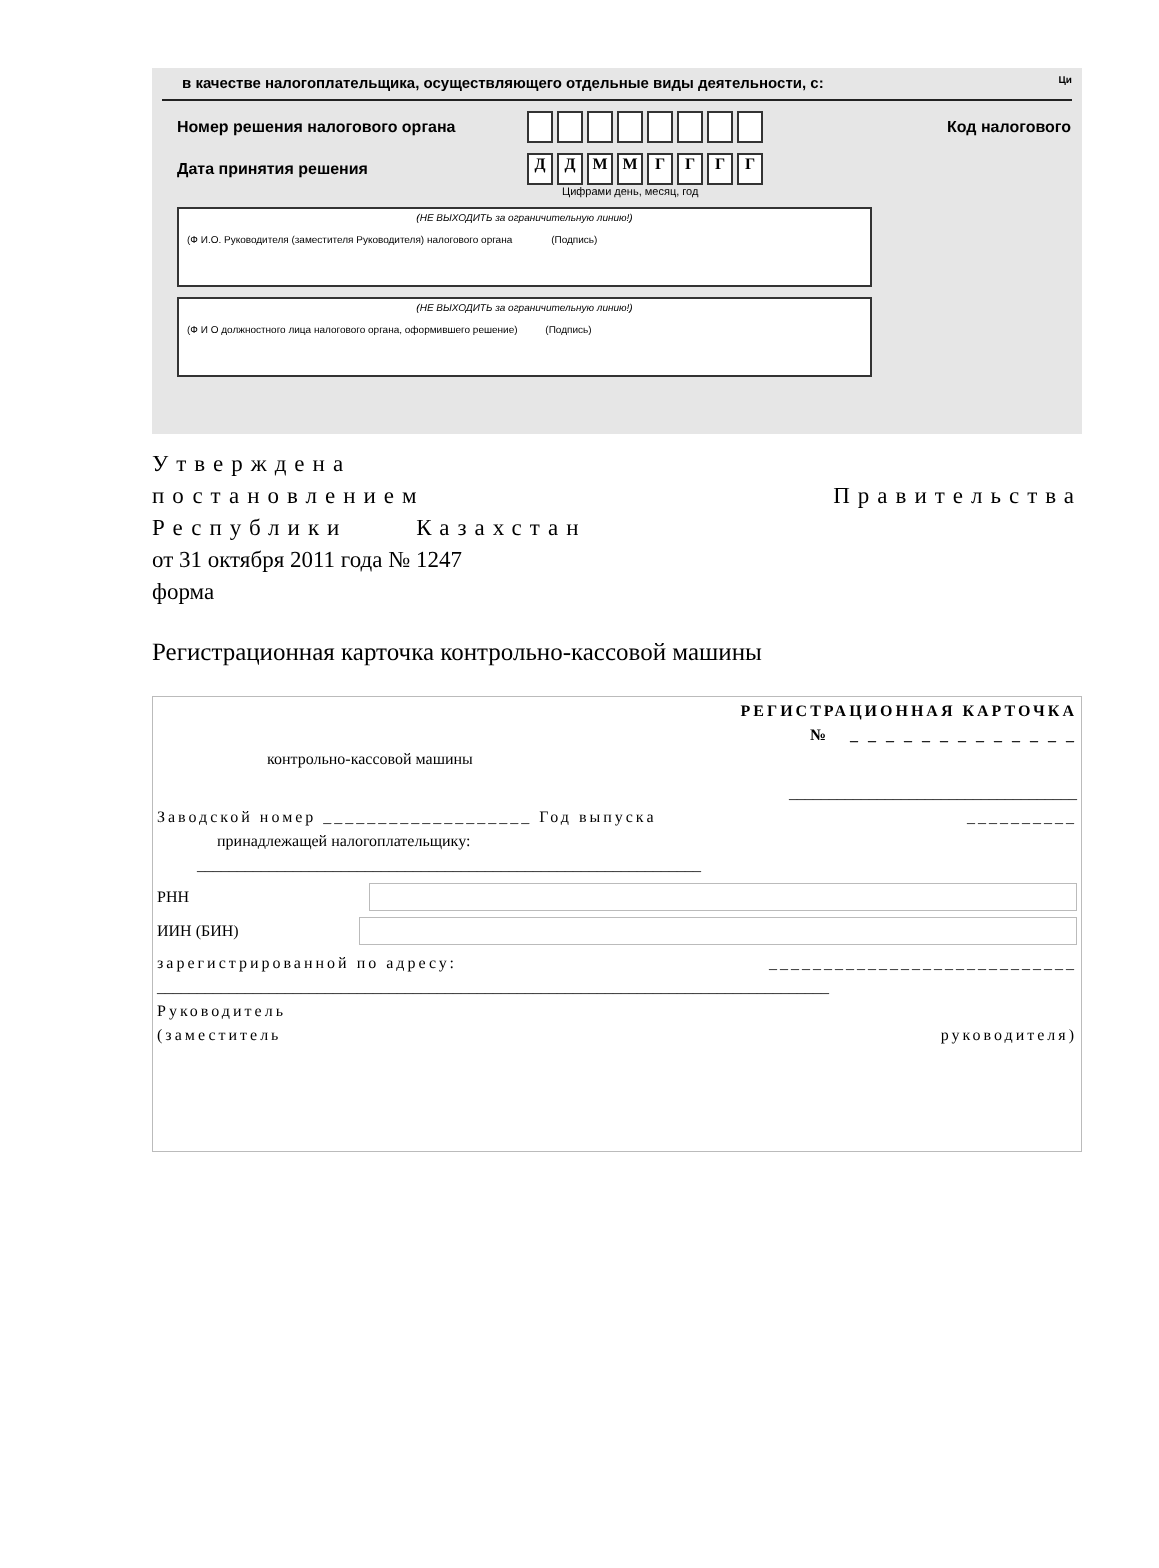в качестве налогоплательщика, осуществляющего отдельные виды деятельности, с: Ци
Номер решения налогового органа Код налогового
Дата принятия решения ДДММГГГГ
Цифрами день, месяц, год
(НЕ ВЫХОДИТЬ за ограничительную линию!)
(Ф И.О. Руководителя (заместителя Руководителя) налогового органа (Подпись)
(НЕ ВЫХОДИТЬ за ограничительную линию!)
(Ф И О должностного лица налогового органа, оформившего решение) (Подпись)
Утверждена
постановлением Правительства
Республики Казахстан
от 31 октября 2011 года № 1247
форма
Регистрационная карточка контрольно-кассовой машины
РЕГИСТРАЦИОННАЯ КАРТОЧКА
№ _ _ _ _ _ _ _ _ _ _ _ _ _
контрольно-кассовой машины
____________________________________
Заводской номер ___________________ Год выпуска __________
принадлежащей налогоплательщику:
_______________________________________________________________
РНН
ИИН (БИН)
зарегистрированной по адресу: ____________________________
____________________________________________________________________________________
Руководитель
(заместитель руководителя)